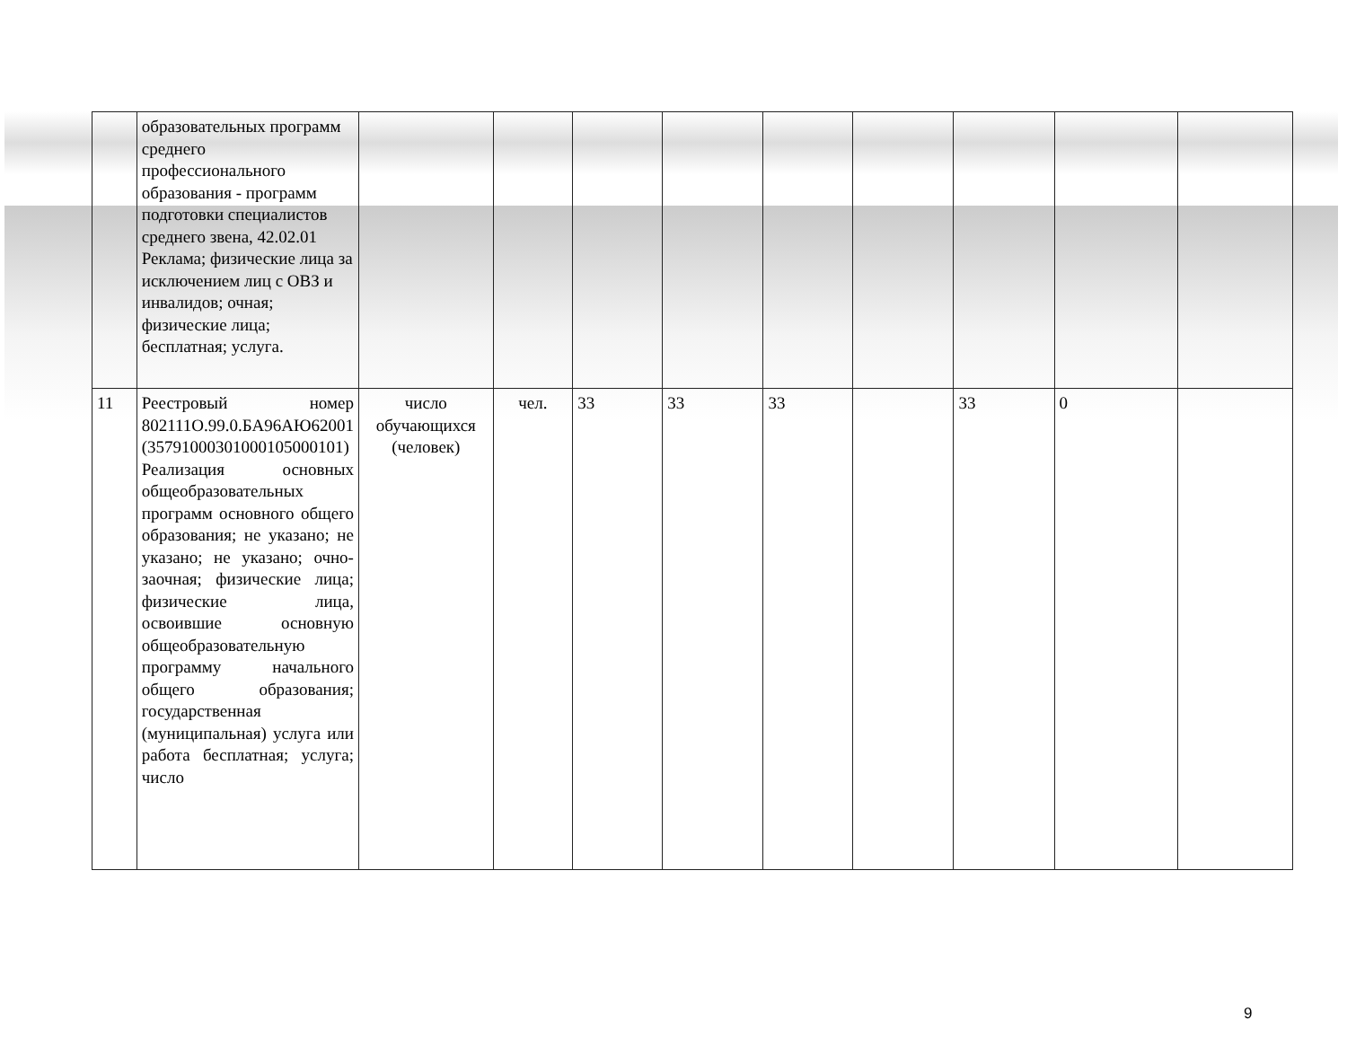| | образовательных программ среднего профессионального образования - программ подготовки специалистов среднего звена, 42.02.01 Реклама; физические лица за исключением лиц с ОВЗ и инвалидов; очная; физические лица; бесплатная; услуга. | | | | | | | | | |
| 11 | Реестровый номер 802111О.99.0.БА96АЮ62001 (357910003010001050001​01) Реализация основных общеобразовательных программ основного общего образования; не указано; не указано; не указано; очно-заочная; физические лица; физические лица, освоившие основную общеобразовательную программу начального общего образования; государственная (муниципальная) услуга или работа бесплатная; услуга; число | число обучающихся (человек) | чел. | 33 | 33 | 33 | | 33 | 0 | |
9